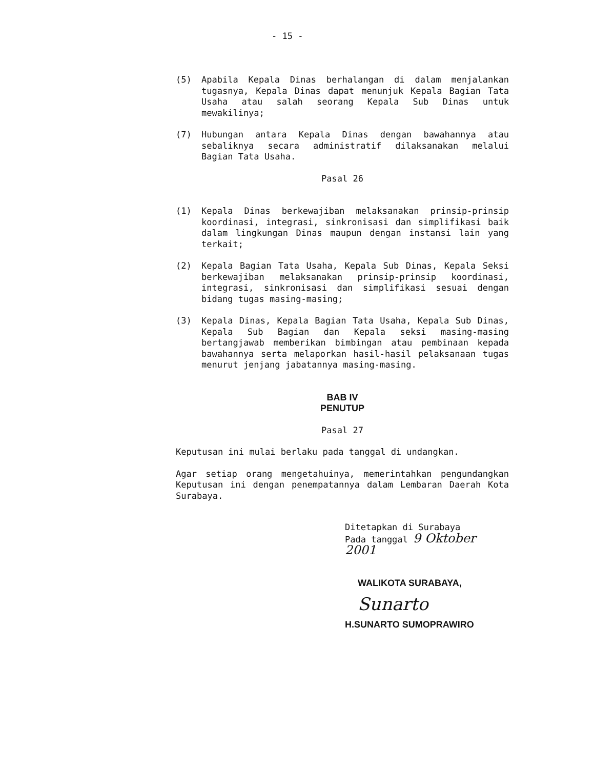- 15 -
(5) Apabila Kepala Dinas berhalangan di dalam menjalankan tugasnya, Kepala Dinas dapat menunjuk Kepala Bagian Tata Usaha atau salah seorang Kepala Sub Dinas untuk mewakilinya;
(7) Hubungan antara Kepala Dinas dengan bawahannya atau sebaliknya secara administratif dilaksanakan melalui Bagian Tata Usaha.
Pasal 26
(1) Kepala Dinas berkewajiban melaksanakan prinsip-prinsip koordinasi, integrasi, sinkronisasi dan simplifikasi baik dalam lingkungan Dinas maupun dengan instansi lain yang terkait;
(2) Kepala Bagian Tata Usaha, Kepala Sub Dinas, Kepala Seksi berkewajiban melaksanakan prinsip-prinsip koordinasi, integrasi, sinkronisasi dan simplifikasi sesuai dengan bidang tugas masing-masing;
(3) Kepala Dinas, Kepala Bagian Tata Usaha, Kepala Sub Dinas, Kepala Sub Bagian dan Kepala seksi masing-masing bertangjawab memberikan bimbingan atau pembinaan kepada bawahannya serta melaporkan hasil-hasil pelaksanaan tugas menurut jenjang jabatannya masing-masing.
BAB IV
PENUTUP
Pasal 27
Keputusan ini mulai berlaku pada tanggal di undangkan.
Agar setiap orang mengetahuinya, memerintahkan pengundangkan Keputusan ini dengan penempatannya dalam Lembaran Daerah Kota Surabaya.
Ditetapkan di Surabaya
Pada tanggal 9 Oktober 2001
WALIKOTA SURABAYA,
Sunarto
H.SUNARTO SUMOPRAWIRO